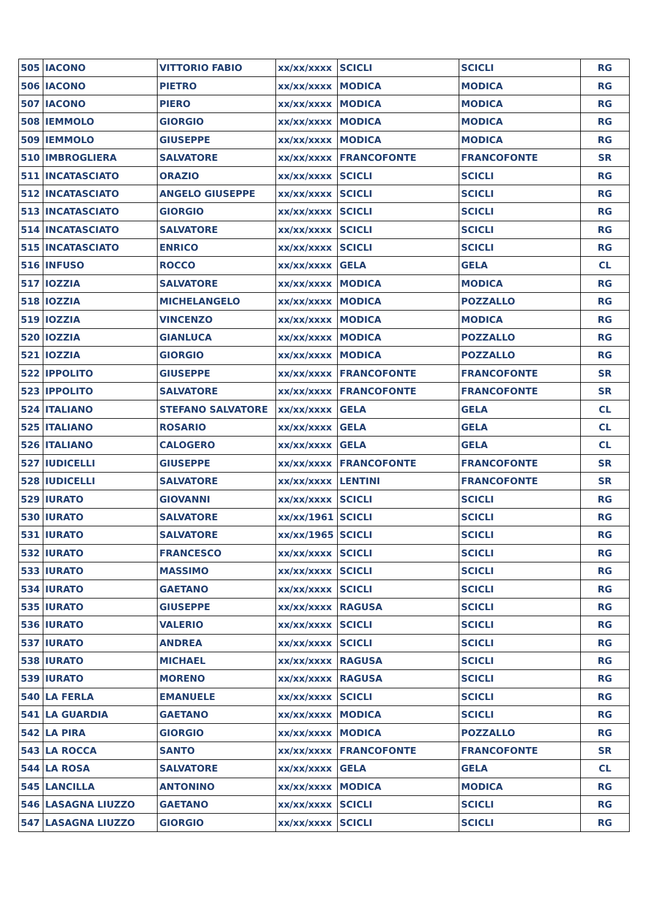| 505 | IACONO | VITTORIO FABIO | xx/xx/xxxx | SCICLI | SCICLI | RG |
| 506 | IACONO | PIETRO | xx/xx/xxxx | MODICA | MODICA | RG |
| 507 | IACONO | PIERO | xx/xx/xxxx | MODICA | MODICA | RG |
| 508 | IEMMOLO | GIORGIO | xx/xx/xxxx | MODICA | MODICA | RG |
| 509 | IEMMOLO | GIUSEPPE | xx/xx/xxxx | MODICA | MODICA | RG |
| 510 | IMBROGLIERA | SALVATORE | xx/xx/xxxx | FRANCOFONTE | FRANCOFONTE | SR |
| 511 | INCATASCIATO | ORAZIO | xx/xx/xxxx | SCICLI | SCICLI | RG |
| 512 | INCATASCIATO | ANGELO GIUSEPPE | xx/xx/xxxx | SCICLI | SCICLI | RG |
| 513 | INCATASCIATO | GIORGIO | xx/xx/xxxx | SCICLI | SCICLI | RG |
| 514 | INCATASCIATO | SALVATORE | xx/xx/xxxx | SCICLI | SCICLI | RG |
| 515 | INCATASCIATO | ENRICO | xx/xx/xxxx | SCICLI | SCICLI | RG |
| 516 | INFUSO | ROCCO | xx/xx/xxxx | GELA | GELA | CL |
| 517 | IOZZIA | SALVATORE | xx/xx/xxxx | MODICA | MODICA | RG |
| 518 | IOZZIA | MICHELANGELO | xx/xx/xxxx | MODICA | POZZALLO | RG |
| 519 | IOZZIA | VINCENZO | xx/xx/xxxx | MODICA | MODICA | RG |
| 520 | IOZZIA | GIANLUCA | xx/xx/xxxx | MODICA | POZZALLO | RG |
| 521 | IOZZIA | GIORGIO | xx/xx/xxxx | MODICA | POZZALLO | RG |
| 522 | IPPOLITO | GIUSEPPE | xx/xx/xxxx | FRANCOFONTE | FRANCOFONTE | SR |
| 523 | IPPOLITO | SALVATORE | xx/xx/xxxx | FRANCOFONTE | FRANCOFONTE | SR |
| 524 | ITALIANO | STEFANO SALVATORE | xx/xx/xxxx | GELA | GELA | CL |
| 525 | ITALIANO | ROSARIO | xx/xx/xxxx | GELA | GELA | CL |
| 526 | ITALIANO | CALOGERO | xx/xx/xxxx | GELA | GELA | CL |
| 527 | IUDICELLI | GIUSEPPE | xx/xx/xxxx | FRANCOFONTE | FRANCOFONTE | SR |
| 528 | IUDICELLI | SALVATORE | xx/xx/xxxx | LENTINI | FRANCOFONTE | SR |
| 529 | IURATO | GIOVANNI | xx/xx/xxxx | SCICLI | SCICLI | RG |
| 530 | IURATO | SALVATORE | xx/xx/1961 | SCICLI | SCICLI | RG |
| 531 | IURATO | SALVATORE | xx/xx/1965 | SCICLI | SCICLI | RG |
| 532 | IURATO | FRANCESCO | xx/xx/xxxx | SCICLI | SCICLI | RG |
| 533 | IURATO | MASSIMO | xx/xx/xxxx | SCICLI | SCICLI | RG |
| 534 | IURATO | GAETANO | xx/xx/xxxx | SCICLI | SCICLI | RG |
| 535 | IURATO | GIUSEPPE | xx/xx/xxxx | RAGUSA | SCICLI | RG |
| 536 | IURATO | VALERIO | xx/xx/xxxx | SCICLI | SCICLI | RG |
| 537 | IURATO | ANDREA | xx/xx/xxxx | SCICLI | SCICLI | RG |
| 538 | IURATO | MICHAEL | xx/xx/xxxx | RAGUSA | SCICLI | RG |
| 539 | IURATO | MORENO | xx/xx/xxxx | RAGUSA | SCICLI | RG |
| 540 | LA FERLA | EMANUELE | xx/xx/xxxx | SCICLI | SCICLI | RG |
| 541 | LA GUARDIA | GAETANO | xx/xx/xxxx | MODICA | SCICLI | RG |
| 542 | LA PIRA | GIORGIO | xx/xx/xxxx | MODICA | POZZALLO | RG |
| 543 | LA ROCCA | SANTO | xx/xx/xxxx | FRANCOFONTE | FRANCOFONTE | SR |
| 544 | LA ROSA | SALVATORE | xx/xx/xxxx | GELA | GELA | CL |
| 545 | LANCILLA | ANTONINO | xx/xx/xxxx | MODICA | MODICA | RG |
| 546 | LASAGNA LIUZZO | GAETANO | xx/xx/xxxx | SCICLI | SCICLI | RG |
| 547 | LASAGNA LIUZZO | GIORGIO | xx/xx/xxxx | SCICLI | SCICLI | RG |